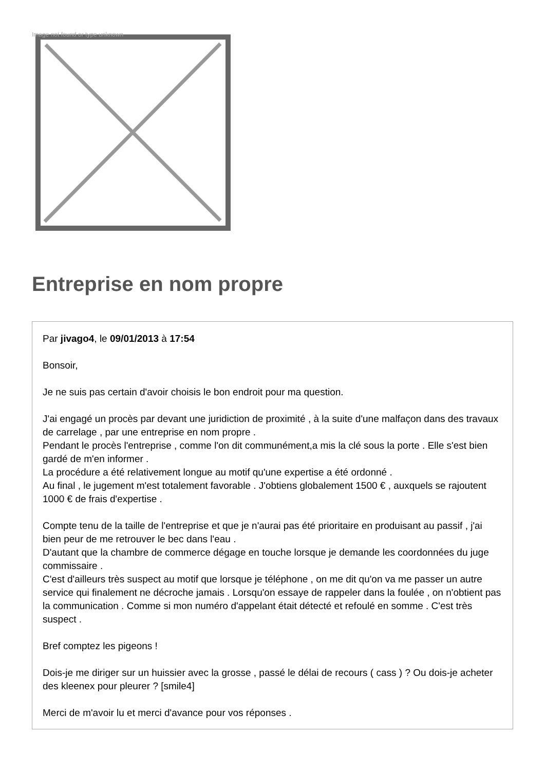Image not found or type unknown
Entreprise en nom propre
Par jivago4, le 09/01/2013 à 17:54
Bonsoir,
Je ne suis pas certain d'avoir choisis le bon endroit pour ma question.
J'ai engagé un procès par devant une juridiction de proximité , à la suite d'une malfaçon dans des travaux de carrelage , par une entreprise en nom propre .
Pendant le procès l'entreprise , comme l'on dit communément,a mis la clé sous la porte . Elle s'est bien gardé de m'en informer .
La procédure a été relativement longue au motif qu'une expertise a été ordonné .
Au final , le jugement m'est totalement favorable . J'obtiens globalement 1500 € , auxquels se rajoutent 1000 € de frais d'expertise .
Compte tenu de la taille de l'entreprise et que je n'aurai pas été prioritaire en produisant au passif , j'ai bien peur de me retrouver le bec dans l'eau .
D'autant que la chambre de commerce dégage en touche lorsque je demande les coordonnées du juge commissaire .
C'est d'ailleurs très suspect au motif que lorsque je téléphone , on me dit qu'on va me passer un autre service qui finalement ne décroche jamais . Lorsqu'on essaye de rappeler dans la foulée , on n'obtient pas la communication . Comme si mon numéro d'appelant était détecté et refoulé en somme . C'est très suspect .
Bref comptez les pigeons !
Dois-je me diriger sur un huissier avec la grosse , passé le délai de recours ( cass ) ? Ou dois-je acheter des kleenex pour pleurer ? [smile4]
Merci de m'avoir lu et merci d'avance pour vos réponses .